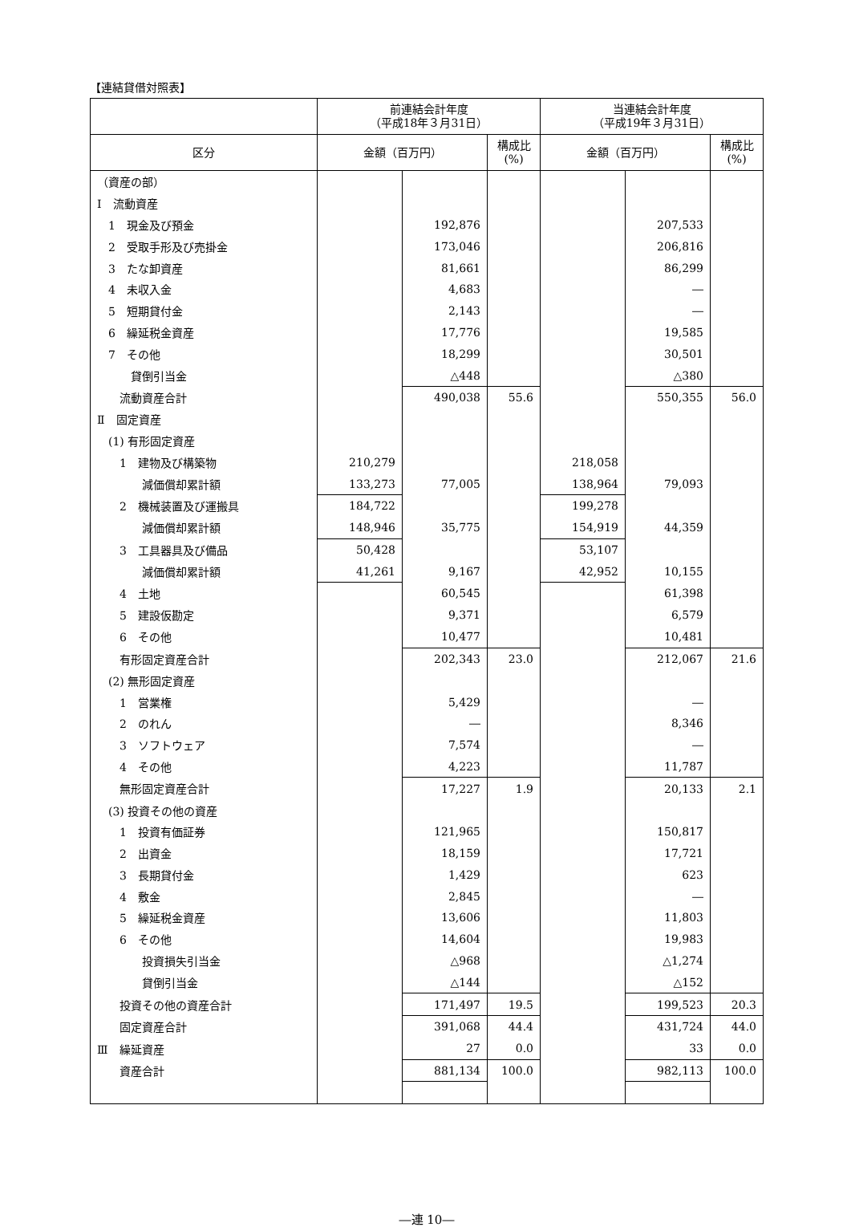【連結貸借対照表】
| | 前連結会計年度 （平成18年３月31日） | | | 当連結会計年度 （平成19年３月31日） | | |
| --- | --- | --- | --- | --- | --- | --- |
| 区分 | 金額（百万円） | | 構成比 (%) | 金額（百万円） | | 構成比 (%) |
| （資産の部） | | | | | | |
| Ⅰ 流動資産 | | | | | | |
| 1 現金及び預金 | | 192,876 | | | 207,533 | |
| 2 受取手形及び売掛金 | | 173,046 | | | 206,816 | |
| 3 たな卸資産 | | 81,661 | | | 86,299 | |
| 4 未収入金 | | 4,683 | | | ― | |
| 5 短期貸付金 | | 2,143 | | | ― | |
| 6 繰延税金資産 | | 17,776 | | | 19,585 | |
| 7 その他 | | 18,299 | | | 30,501 | |
| 貸倒引当金 | | △448 | | | △380 | |
| 流動資産合計 | | 490,038 | 55.6 | | 550,355 | 56.0 |
| Ⅱ 固定資産 | | | | | | |
| (1) 有形固定資産 | | | | | | |
| 1 建物及び構築物 | 210,279 | | | 218,058 | | |
| 減価償却累計額 | 133,273 | 77,005 | | 138,964 | 79,093 | |
| 2 機械装置及び運搬具 | 184,722 | | | 199,278 | | |
| 減価償却累計額 | 148,946 | 35,775 | | 154,919 | 44,359 | |
| 3 工具器具及び備品 | 50,428 | | | 53,107 | | |
| 減価償却累計額 | 41,261 | 9,167 | | 42,952 | 10,155 | |
| 4 土地 | | 60,545 | | | 61,398 | |
| 5 建設仮勘定 | | 9,371 | | | 6,579 | |
| 6 その他 | | 10,477 | | | 10,481 | |
| 有形固定資産合計 | | 202,343 | 23.0 | | 212,067 | 21.6 |
| (2) 無形固定資産 | | | | | | |
| 1 営業権 | | 5,429 | | | ― | |
| 2 のれん | | ― | | | 8,346 | |
| 3 ソフトウェア | | 7,574 | | | ― | |
| 4 その他 | | 4,223 | | | 11,787 | |
| 無形固定資産合計 | | 17,227 | 1.9 | | 20,133 | 2.1 |
| (3) 投資その他の資産 | | | | | | |
| 1 投資有価証券 | | 121,965 | | | 150,817 | |
| 2 出資金 | | 18,159 | | | 17,721 | |
| 3 長期貸付金 | | 1,429 | | | 623 | |
| 4 敷金 | | 2,845 | | | ― | |
| 5 繰延税金資産 | | 13,606 | | | 11,803 | |
| 6 その他 | | 14,604 | | | 19,983 | |
| 投資損失引当金 | | △968 | | | △1,274 | |
| 貸倒引当金 | | △144 | | | △152 | |
| 投資その他の資産合計 | | 171,497 | 19.5 | | 199,523 | 20.3 |
| 固定資産合計 | | 391,068 | 44.4 | | 431,724 | 44.0 |
| Ⅲ 繰延資産 | | 27 | 0.0 | | 33 | 0.0 |
| 資産合計 | | 881,134 | 100.0 | | 982,113 | 100.0 |
―連 10―